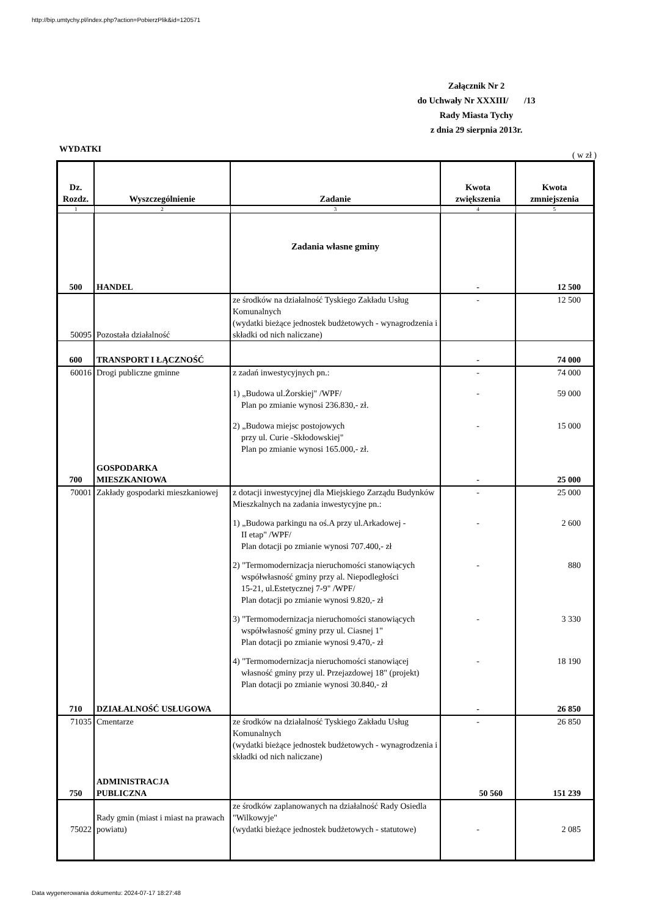http://bip.umtychy.pl/index.php?action=PobierzPlik&id=120571
Załącznik Nr 2
do Uchwały Nr XXXIII/ /13
Rady Miasta Tychy
z dnia 29 sierpnia 2013r.
WYDATKI ( w zł )
| Dz. Rozdz. | Wyszczególnienie | Zadanie | Kwota zwiększenia | Kwota zmniejszenia |
| --- | --- | --- | --- | --- |
| 1 | 2 | 3 | 4 | 5 |
| 500 | HANDEL | Zadania własne gminy | - | 12 500 |
| 50095 | Pozostała działalność | ze środków na działalność Tyskiego Zakładu Usług Komunalnych (wydatki bieżące jednostek budżetowych - wynagrodzenia i składki od nich naliczane) | - | 12 500 |
| 600 | TRANSPORT I ŁĄCZNOŚĆ | | - | 74 000 |
| 60016 | Drogi publiczne gminne | z zadań inwestycyjnych pn.: | - | 74 000 |
| | | 1) „Budowa ul.Żorskiej" /WPF/ Plan po zmianie wynosi 236.830,- zł. | - | 59 000 |
| | | 2) „Budowa miejsc postojowych przy ul. Curie -Skłodowskiej" Plan po zmianie wynosi 165.000,- zł. | - | 15 000 |
| 700 | GOSPODARKA MIESZKANIOWA | | - | 25 000 |
| 70001 | Zakłady gospodarki mieszkaniowej | z dotacji inwestycyjnej dla Miejskiego Zarządu Budynków Mieszkalnych na zadania inwestycyjne pn.: | - | 25 000 |
| | | 1) „Budowa parkingu na oś.A przy ul.Arkadowej - II etap" /WPF/ Plan dotacji po zmianie wynosi 707.400,- zł | - | 2 600 |
| | | 2) "Termomodernizacja nieruchomości stanowiących współwłasność gminy przy al. Niepodległości 15-21, ul.Estetycznej 7-9" /WPF/ Plan dotacji po zmianie wynosi 9.820,- zł | - | 880 |
| | | 3) "Termomodernizacja nieruchomości stanowiących współwłasność gminy przy ul. Ciasnej 1" Plan dotacji po zmianie wynosi 9.470,- zł | - | 3 330 |
| | | 4) "Termomodernizacja nieruchomości stanowiącej własność gminy przy ul. Przejazdowej 18" (projekt) Plan dotacji po zmianie wynosi 30.840,- zł | - | 18 190 |
| 710 | DZIAŁALNOŚĆ USŁUGOWA | | - | 26 850 |
| 71035 | Cmentarze | ze środków na działalność Tyskiego Zakładu Usług Komunalnych (wydatki bieżące jednostek budżetowych - wynagrodzenia i składki od nich naliczane) | - | 26 850 |
| 750 | ADMINISTRACJA PUBLICZNA | | 50 560 | 151 239 |
| 75022 | Rady gmin (miast i miast na prawach powiatu) | ze środków zaplanowanych na działalność Rady Osiedla "Wilkowyje" (wydatki bieżące jednostek budżetowych - statutowe) | - | 2 085 |
Data wygenerowania dokumentu: 2024-07-17 18:27:48